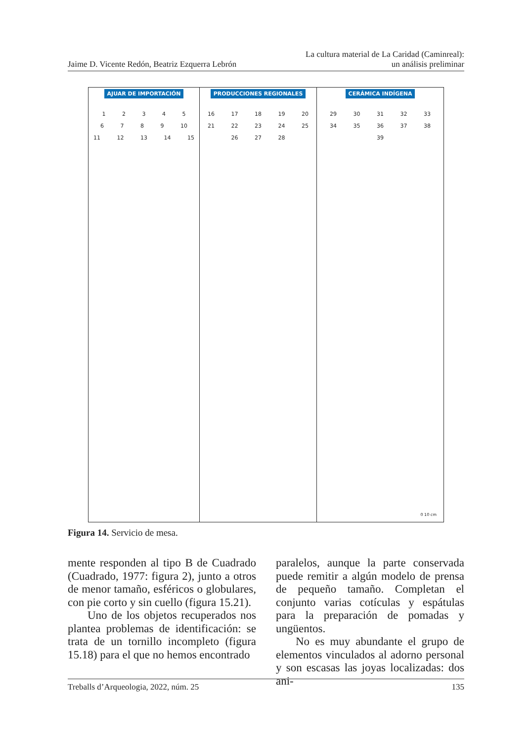Jaime D. Vicente Redón, Beatriz Ezquerra Lebrón La cultura material de La Caridad (Caminreal):
un análisis preliminar
AJUAR DE IMPORTACIÓN
1 2 3 4 5 6 7 8 9 10 11 12 13 14 15
PRODUCCIONES REGIONALES
16 17 18 19 20 21 22 23 24 25 26 27 28
CERÁMICA INDÍGENA
29 30 31 32 33 34 35 36 37 38 39
0 10 cm
Figura 14. Servicio de mesa.
mente responden al tipo B de Cuadrado (Cuadrado, 1977: figura 2), junto a otros de menor tamaño, esféricos o globulares, con pie corto y sin cuello (figura 15.21).
Uno de los objetos recuperados nos plantea problemas de identificación: se trata de un tornillo incompleto (figura 15.18) para el que no hemos encontrado
paralelos, aunque la parte conservada puede remitir a algún modelo de prensa de pequeño tamaño. Completan el conjunto varias cotículas y espátulas para la preparación de pomadas y ungüentos.
No es muy abundante el grupo de elementos vinculados al adorno personal y son escasas las joyas localizadas: dos ani-
Treballs d’Arqueologia, 2022, núm. 25 135